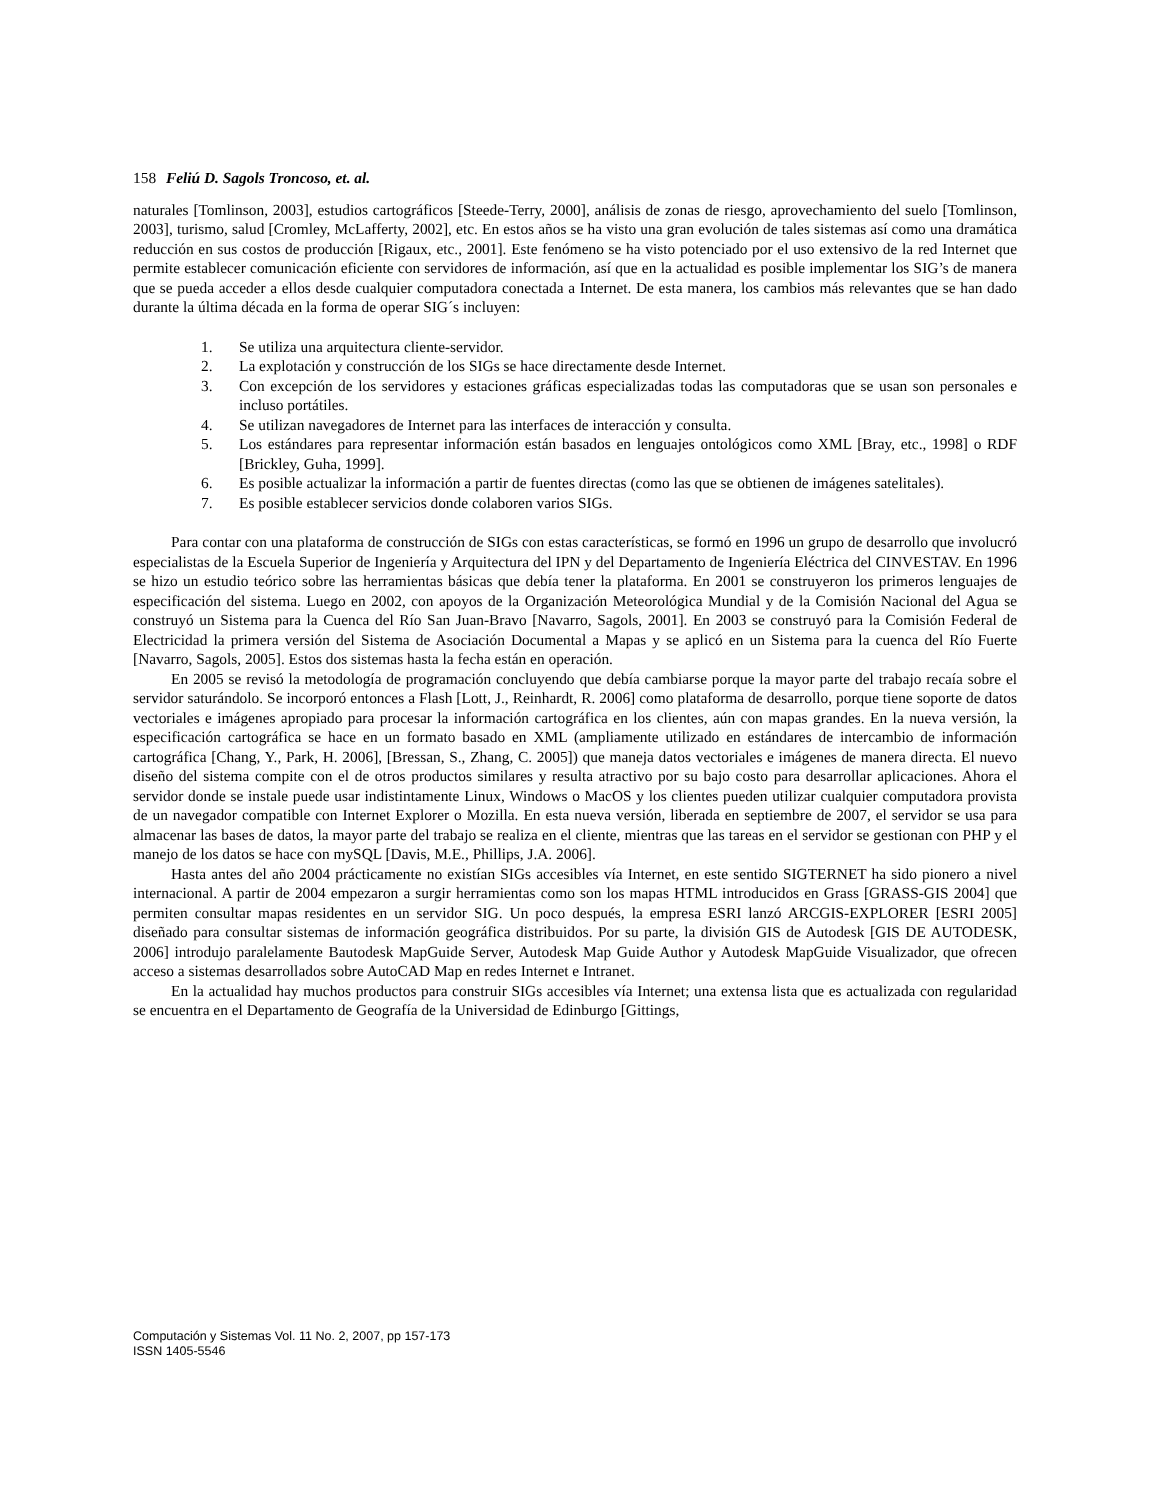158 Feliú D. Sagols Troncoso, et. al.
naturales [Tomlinson, 2003], estudios cartográficos [Steede-Terry, 2000], análisis de zonas de riesgo, aprovechamiento del suelo [Tomlinson, 2003], turismo, salud [Cromley, McLafferty, 2002], etc. En estos años se ha visto una gran evolución de tales sistemas así como una dramática reducción en sus costos de producción [Rigaux, etc., 2001]. Este fenómeno se ha visto potenciado por el uso extensivo de la red Internet que permite establecer comunicación eficiente con servidores de información, así que en la actualidad es posible implementar los SIG’s de manera que se pueda acceder a ellos desde cualquier computadora conectada a Internet. De esta manera, los cambios más relevantes que se han dado durante la última década en la forma de operar SIG´s incluyen:
1. Se utiliza una arquitectura cliente-servidor.
2. La explotación y construcción de los SIGs se hace directamente desde Internet.
3. Con excepción de los servidores y estaciones gráficas especializadas todas las computadoras que se usan son personales e incluso portátiles.
4. Se utilizan navegadores de Internet para las interfaces de interacción y consulta.
5. Los estándares para representar información están basados en lenguajes ontológicos como XML [Bray, etc., 1998] o RDF [Brickley, Guha, 1999].
6. Es posible actualizar la información a partir de fuentes directas (como las que se obtienen de imágenes satelitales).
7. Es posible establecer servicios donde colaboren varios SIGs.
Para contar con una plataforma de construcción de SIGs con estas características, se formó en 1996 un grupo de desarrollo que involucró especialistas de la Escuela Superior de Ingeniería y Arquitectura del IPN y del Departamento de Ingeniería Eléctrica del CINVESTAV. En 1996 se hizo un estudio teórico sobre las herramientas básicas que debía tener la plataforma. En 2001 se construyeron los primeros lenguajes de especificación del sistema. Luego en 2002, con apoyos de la Organización Meteorológica Mundial y de la Comisión Nacional del Agua se construyó un Sistema para la Cuenca del Río San Juan-Bravo [Navarro, Sagols, 2001]. En 2003 se construyó para la Comisión Federal de Electricidad la primera versión del Sistema de Asociación Documental a Mapas y se aplicó en un Sistema para la cuenca del Río Fuerte [Navarro, Sagols, 2005]. Estos dos sistemas hasta la fecha están en operación.
En 2005 se revisó la metodología de programación concluyendo que debía cambiarse porque la mayor parte del trabajo recaía sobre el servidor saturándolo. Se incorporó entonces a Flash [Lott, J., Reinhardt, R. 2006] como plataforma de desarrollo, porque tiene soporte de datos vectoriales e imágenes apropiado para procesar la información cartográfica en los clientes, aún con mapas grandes. En la nueva versión, la especificación cartográfica se hace en un formato basado en XML (ampliamente utilizado en estándares de intercambio de información cartográfica [Chang, Y., Park, H. 2006], [Bressan, S., Zhang, C. 2005]) que maneja datos vectoriales e imágenes de manera directa. El nuevo diseño del sistema compite con el de otros productos similares y resulta atractivo por su bajo costo para desarrollar aplicaciones. Ahora el servidor donde se instale puede usar indistintamente Linux, Windows o MacOS y los clientes pueden utilizar cualquier computadora provista de un navegador compatible con Internet Explorer o Mozilla. En esta nueva versión, liberada en septiembre de 2007, el servidor se usa para almacenar las bases de datos, la mayor parte del trabajo se realiza en el cliente, mientras que las tareas en el servidor se gestionan con PHP y el manejo de los datos se hace con mySQL [Davis, M.E., Phillips, J.A. 2006].
Hasta antes del año 2004 prácticamente no existían SIGs accesibles vía Internet, en este sentido SIGTERNET ha sido pionero a nivel internacional. A partir de 2004 empezaron a surgir herramientas como son los mapas HTML introducidos en Grass [GRASS-GIS 2004] que permiten consultar mapas residentes en un servidor SIG. Un poco después, la empresa ESRI lanzó ARCGIS-EXPLORER [ESRI 2005] diseñado para consultar sistemas de información geográfica distribuidos. Por su parte, la división GIS de Autodesk [GIS DE AUTODESK, 2006] introdujo paralelamente Bautodesk MapGuide Server, Autodesk Map Guide Author y Autodesk MapGuide Visualizador, que ofrecen acceso a sistemas desarrollados sobre AutoCAD Map en redes Internet e Intranet.
En la actualidad hay muchos productos para construir SIGs accesibles vía Internet; una extensa lista que es actualizada con regularidad se encuentra en el Departamento de Geografía de la Universidad de Edinburgo [Gittings,
Computación y Sistemas Vol. 11 No. 2, 2007, pp 157-173
ISSN 1405-5546